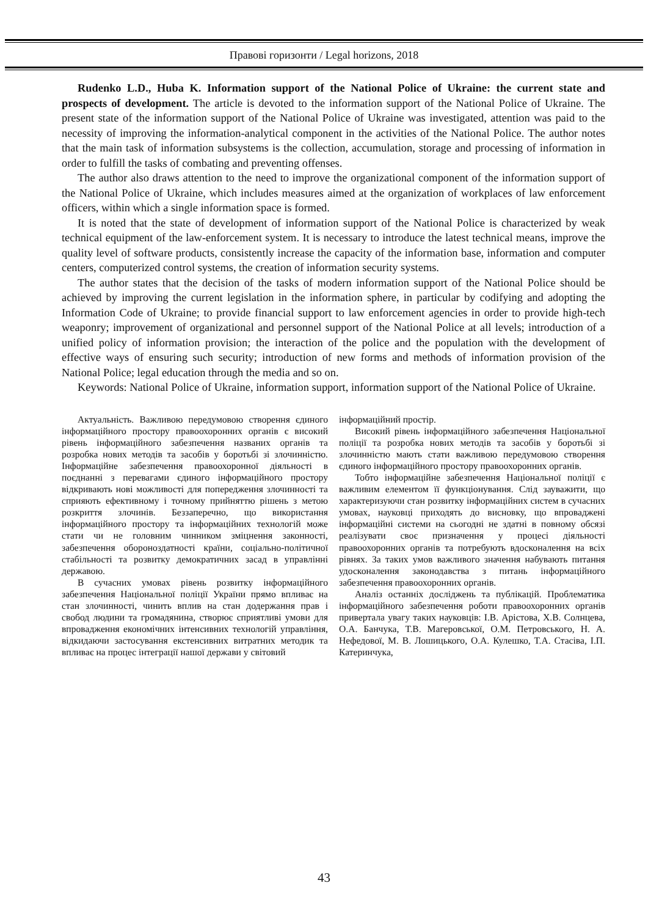Правові горизонти / Legal horizons, 2018
Rudenko L.D., Huba K. Information support of the National Police of Ukraine: the current state and prospects of development. The article is devoted to the information support of the National Police of Ukraine. The present state of the information support of the National Police of Ukraine was investigated, attention was paid to the necessity of improving the information-analytical component in the activities of the National Police. The author notes that the main task of information subsystems is the collection, accumulation, storage and processing of information in order to fulfill the tasks of combating and preventing offenses.
The author also draws attention to the need to improve the organizational component of the information support of the National Police of Ukraine, which includes measures aimed at the organization of workplaces of law enforcement officers, within which a single information space is formed.
It is noted that the state of development of information support of the National Police is characterized by weak technical equipment of the law-enforcement system. It is necessary to introduce the latest technical means, improve the quality level of software products, consistently increase the capacity of the information base, information and computer centers, computerized control systems, the creation of information security systems.
The author states that the decision of the tasks of modern information support of the National Police should be achieved by improving the current legislation in the information sphere, in particular by codifying and adopting the Information Code of Ukraine; to provide financial support to law enforcement agencies in order to provide high-tech weaponry; improvement of organizational and personnel support of the National Police at all levels; introduction of a unified policy of information provision; the interaction of the police and the population with the development of effective ways of ensuring such security; introduction of new forms and methods of information provision of the National Police; legal education through the media and so on.
Keywords: National Police of Ukraine, information support, information support of the National Police of Ukraine.
Актуальність. Важливою передумовою створення єдиного інформаційного простору правоохоронних органів є високий рівень інформаційного забезпечення названих органів та розробка нових методів та засобів у боротьбі зі злочинністю. Інформаційне забезпечення правоохоронної діяльності в поєднанні з перевагами єдиного інформаційного простору відкривають нові можливості для попередження злочинності та сприяють ефективному і точному прийняттю рішень з метою розкриття злочинів. Беззаперечно, що використання інформаційного простору та інформаційних технологій може стати чи не головним чинником зміцнення законності, забезпечення обороноздатності країни, соціально-політичної стабільності та розвитку демократичних засад в управлінні державою.
В сучасних умовах рівень розвитку інформаційного забезпечення Національної поліції України прямо впливає на стан злочинності, чинить вплив на стан додержання прав і свобод людини та громадянина, створює сприятливі умови для впровадження економічних інтенсивних технологій управління, відкидаючи застосування екстенсивних витратних методик та впливає на процес інтеграції нашої держави у світовий
інформаційний простір.
Високий рівень інформаційного забезпечення Національної поліції та розробка нових методів та засобів у боротьбі зі злочинністю мають стати важливою передумовою створення єдиного інформаційного простору правоохоронних органів.
Тобто інформаційне забезпечення Національної поліції є важливим елементом її функціонування. Слід зауважити, що характеризуючи стан розвитку інформаційних систем в сучасних умовах, науковці приходять до висновку, що впроваджені інформаційні системи на сьогодні не здатні в повному обсязі реалізувати своє призначення у процесі діяльності правоохоронних органів та потребують вдосконалення на всіх рівнях. За таких умов важливого значення набувають питання удосконалення законодавства з питань інформаційного забезпечення правоохоронних органів.
Аналіз останніх досліджень та публікацій. Проблематика інформаційного забезпечення роботи правоохоронних органів привертала увагу таких науковців: І.В. Арістова, Х.В. Солнцева, О.А. Банчука, Т.В. Магеровської, О.М. Петровського, Н. А. Нефедової, М. В. Лошицького, О.А. Кулешко, Т.А. Стасіва, І.П. Катеринчука,
43